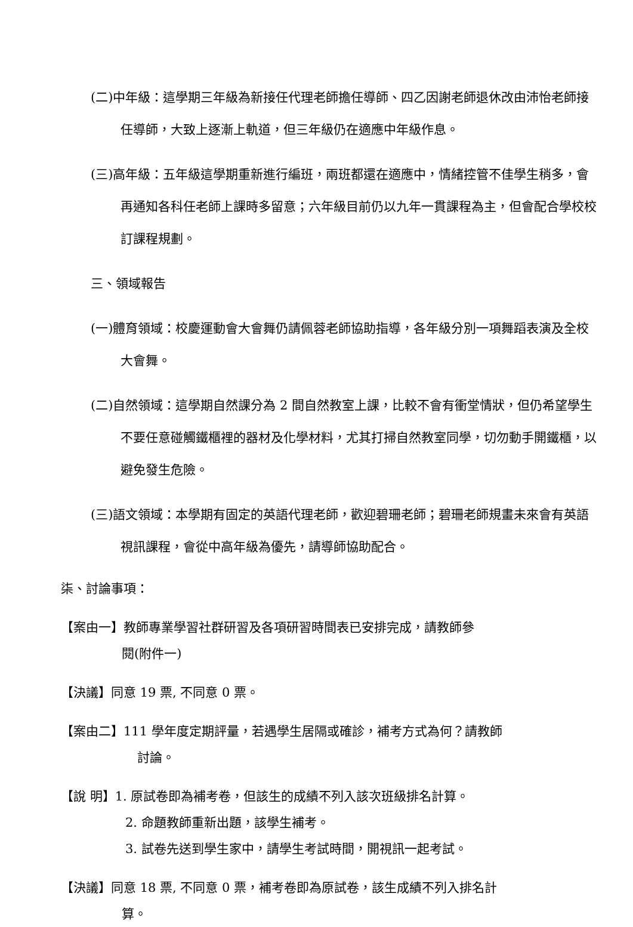(二)中年級：這學期三年級為新接任代理老師擔任導師、四乙因謝老師退休改由沛怡老師接任導師，大致上逐漸上軌道，但三年級仍在適應中年級作息。
(三)高年級：五年級這學期重新進行編班，兩班都還在適應中，情緒控管不佳學生稍多，會再通知各科任老師上課時多留意；六年級目前仍以九年一貫課程為主，但會配合學校校訂課程規劃。
三、領域報告
(一)體育領域：校慶運動會大會舞仍請佩蓉老師協助指導，各年級分別一項舞蹈表演及全校大會舞。
(二)自然領域：這學期自然課分為 2 間自然教室上課，比較不會有衝堂情狀，但仍希望學生不要任意碰觸鐵櫃裡的器材及化學材料，尤其打掃自然教室同學，切勿動手開鐵櫃，以避免發生危險。
(三)語文領域：本學期有固定的英語代理老師，歡迎碧珊老師；碧珊老師規畫未來會有英語視訊課程，會從中高年級為優先，請導師協助配合。
柒、討論事項：
【案由一】教師專業學習社群研習及各項研習時間表已安排完成，請教師參
閱(附件一)
【決議】同意 19 票, 不同意 0 票。
【案由二】111 學年度定期評量，若遇學生居隔或確診，補考方式為何？請教師
討論。
【說 明】1. 原試卷即為補考卷，但該生的成績不列入該次班級排名計算。
2. 命題教師重新出題，該學生補考。
3. 試卷先送到學生家中，請學生考試時間，開視訊一起考試。
【決議】同意 18 票, 不同意 0 票，補考卷即為原試卷，該生成績不列入排名計
算。